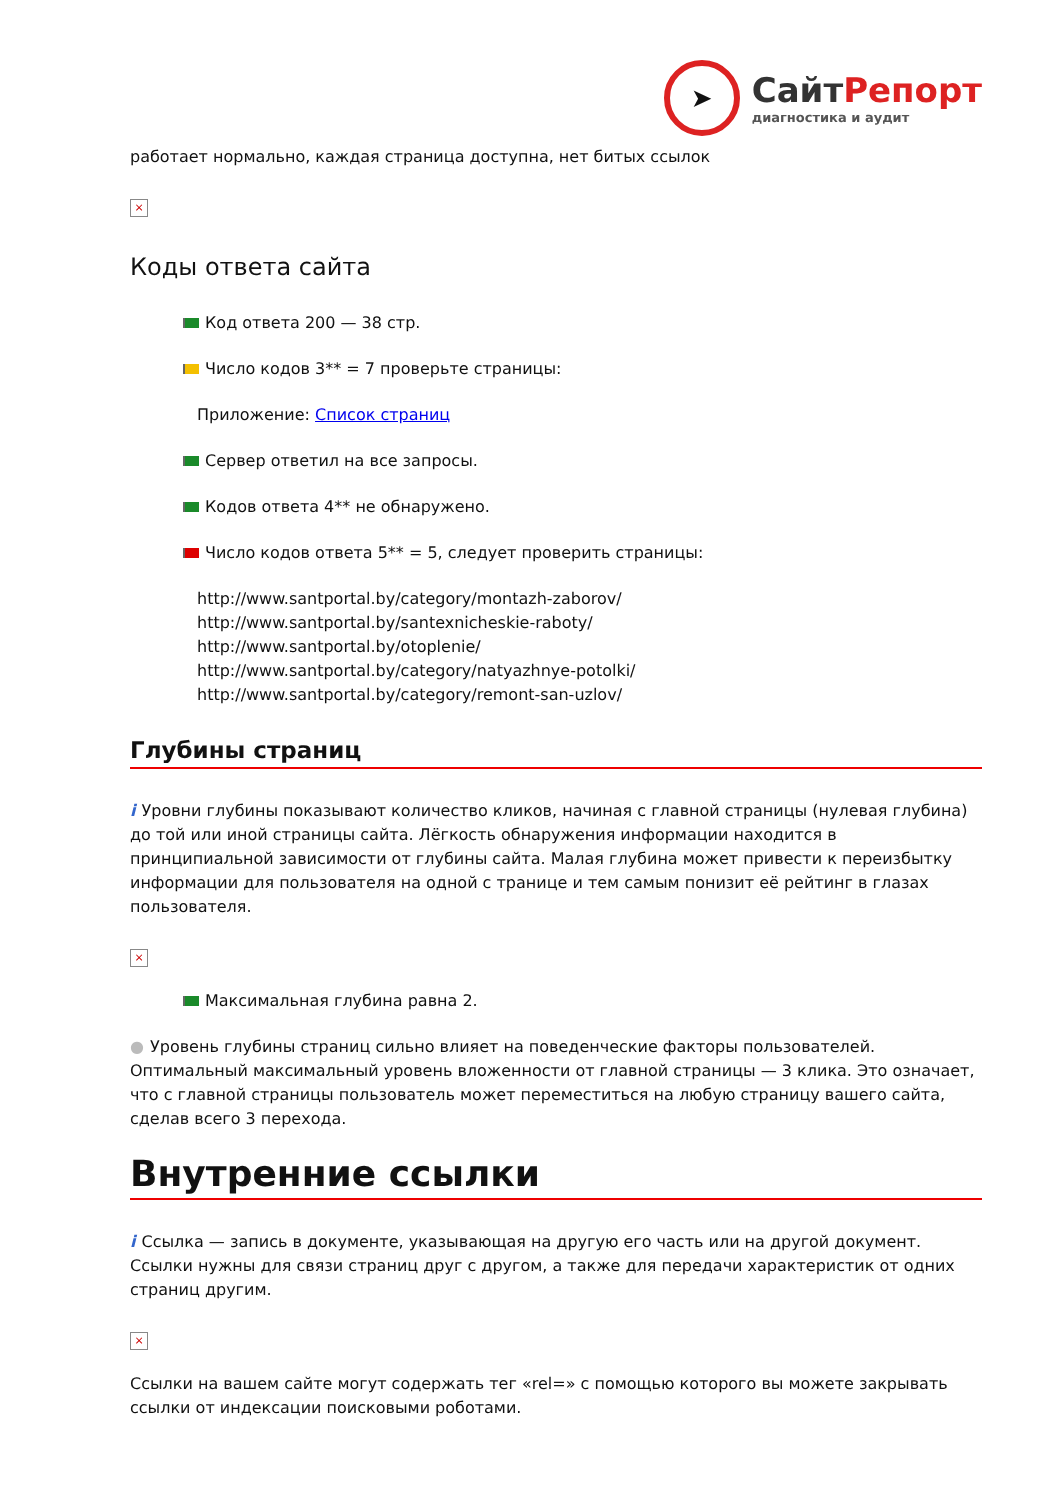➤
СайтРепорт
диагностика и аудит
работает нормально, каждая страница доступна, нет битых ссылок
×
Коды ответа сайта
Код ответа 200 — 38 стр.
Число кодов 3** = 7 проверьте страницы:
Приложение: Список страниц
Сервер ответил на все запросы.
Кодов ответа 4** не обнаружено.
Число кодов ответа 5** = 5, следует проверить страницы:
http://www.santportal.by/category/montazh-zaborov/
http://www.santportal.by/santexnicheskie-raboty/
http://www.santportal.by/otoplenie/
http://www.santportal.by/category/natyazhnye-potolki/
http://www.santportal.by/category/remont-san-uzlov/
Глубины страниц
i Уровни глубины показывают количество кликов, начиная с главной страницы (нулевая глубина) до той или иной страницы сайта. Лёгкость обнаружения информации находится в принципиальной зависимости от глубины сайта. Малая глубина может привести к переизбытку информации для пользователя на одной с транице и тем самым понизит её рейтинг в глазах пользователя.
×
Максимальная глубина равна 2.
● Уровень глубины страниц сильно влияет на поведенческие факторы пользователей. Оптимальный максимальный уровень вложенности от главной страницы — 3 клика. Это означает, что с главной страницы пользователь может переместиться на любую страницу вашего сайта, сделав всего 3 перехода.
Внутренние ссылки
i Ссылка — запись в документе, указывающая на другую его часть или на другой документ. Ссылки нужны для связи страниц друг с другом, а также для передачи характеристик от одних страниц другим.
×
Ссылки на вашем сайте могут содержать тег «rel=» с помощью которого вы можете закрывать ссылки от индексации поисковыми роботами.